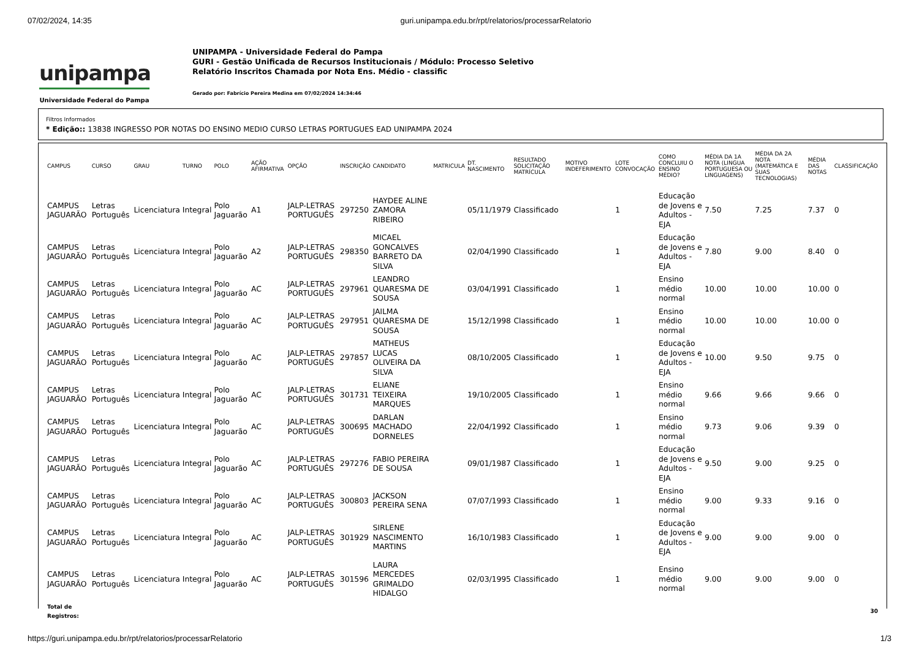07/02/2024, 14:35 guri.unipampa.edu.br/rpt/relatorios/processarRelatorio
unipampa
Universidade Federal do Pampa
UNIPAMPA - Universidade Federal do Pampa
GURI - Gestão Unificada de Recursos Institucionais / Módulo: Processo Seletivo
Relatório Inscritos Chamada por Nota Ens. Médio - classific
Gerado por: Fabrício Pereira Medina em 07/02/2024 14:34:46
Filtros Informados
* Edição:: 13838 INGRESSO POR NOTAS DO ENSINO MEDIO CURSO LETRAS PORTUGUES EAD UNIPAMPA 2024
| CAMPUS | CURSO | GRAU | TURNO | POLO | AÇÃO AFIRMATIVA | OPÇÃO | INSCRIÇÃO | CANDIDATO | MATRICULA | DT. NASCIMENTO | RESULTADO SOLICITAÇÃO MATRÍCULA | MOTIVO INDEFERIMENTO | LOTE CONVOCAÇÃO | COMO CONCLUIU O ENSINO MÉDIO? | MÉDIA DA 1A NOTA (LINGUA PORTUGUESA OU LINGUAGENS) | MÉDIA DA 2A NOTA (MATEMÁTICA E SUAS TECNOLOGIAS) | MÉDIA DAS NOTAS | CLASSIFICAÇÃO |
| --- | --- | --- | --- | --- | --- | --- | --- | --- | --- | --- | --- | --- | --- | --- | --- | --- | --- | --- |
| CAMPUS JAGUARÃO | Letras Português | Licenciatura | Integral | Polo Jaguarão | A1 | JALP-LETRAS PORTUGUÊS | 297250 | HAYDEE ALINE ZAMORA RIBEIRO | | 05/11/1979 | Classificado | | 1 | Educação de Jovens e Adultos - EJA | 7.50 | 7.25 | 7.37 | 0 |
| CAMPUS JAGUARÃO | Letras Português | Licenciatura | Integral | Polo Jaguarão | A2 | JALP-LETRAS PORTUGUÊS | 298350 | MICAEL GONCALVES BARRETO DA SILVA | | 02/04/1990 | Classificado | | 1 | Educação de Jovens e Adultos - EJA | 7.80 | 9.00 | 8.40 | 0 |
| CAMPUS JAGUARÃO | Letras Português | Licenciatura | Integral | Polo Jaguarão | AC | JALP-LETRAS PORTUGUÊS | 297961 | LEANDRO QUARESMA DE SOUSA | | 03/04/1991 | Classificado | | 1 | Ensino médio normal | 10.00 | 10.00 | 10.00 | 0 |
| CAMPUS JAGUARÃO | Letras Português | Licenciatura | Integral | Polo Jaguarão | AC | JALP-LETRAS PORTUGUÊS | 297951 | JAILMA QUARESMA DE SOUSA | | 15/12/1998 | Classificado | | 1 | Ensino médio normal | 10.00 | 10.00 | 10.00 | 0 |
| CAMPUS JAGUARÃO | Letras Português | Licenciatura | Integral | Polo Jaguarão | AC | JALP-LETRAS PORTUGUÊS | 297857 | MATHEUS LUCAS OLIVEIRA DA SILVA | | 08/10/2005 | Classificado | | 1 | Educação de Jovens e Adultos - EJA | 10.00 | 9.50 | 9.75 | 0 |
| CAMPUS JAGUARÃO | Letras Português | Licenciatura | Integral | Polo Jaguarão | AC | JALP-LETRAS PORTUGUÊS | 301731 | ELIANE TEIXEIRA MARQUES | | 19/10/2005 | Classificado | | 1 | Ensino médio normal | 9.66 | 9.66 | 9.66 | 0 |
| CAMPUS JAGUARÃO | Letras Português | Licenciatura | Integral | Polo Jaguarão | AC | JALP-LETRAS PORTUGUÊS | 300695 | DARLAN MACHADO DORNELES | | 22/04/1992 | Classificado | | 1 | Ensino médio normal | 9.73 | 9.06 | 9.39 | 0 |
| CAMPUS JAGUARÃO | Letras Português | Licenciatura | Integral | Polo Jaguarão | AC | JALP-LETRAS PORTUGUÊS | 297276 | FABIO PEREIRA DE SOUSA | | 09/01/1987 | Classificado | | 1 | Educação de Jovens e Adultos - EJA | 9.50 | 9.00 | 9.25 | 0 |
| CAMPUS JAGUARÃO | Letras Português | Licenciatura | Integral | Polo Jaguarão | AC | JALP-LETRAS PORTUGUÊS | 300803 | JACKSON PEREIRA SENA | | 07/07/1993 | Classificado | | 1 | Ensino médio normal | 9.00 | 9.33 | 9.16 | 0 |
| CAMPUS JAGUARÃO | Letras Português | Licenciatura | Integral | Polo Jaguarão | AC | JALP-LETRAS PORTUGUÊS | 301929 | SIRLENE NASCIMENTO MARTINS | | 16/10/1983 | Classificado | | 1 | Educação de Jovens e Adultos - EJA | 9.00 | 9.00 | 9.00 | 0 |
| CAMPUS JAGUARÃO | Letras Português | Licenciatura | Integral | Polo Jaguarão | AC | JALP-LETRAS PORTUGUÊS | 301596 | LAURA MERCEDES GRIMALDO HIDALGO | | 02/03/1995 | Classificado | | 1 | Ensino médio normal | 9.00 | 9.00 | 9.00 | 0 |
| Total de Registros: | | | | | | | | | | | | | | | | | | 30 |
https://guri.unipampa.edu.br/rpt/relatorios/processarRelatorio 1/3